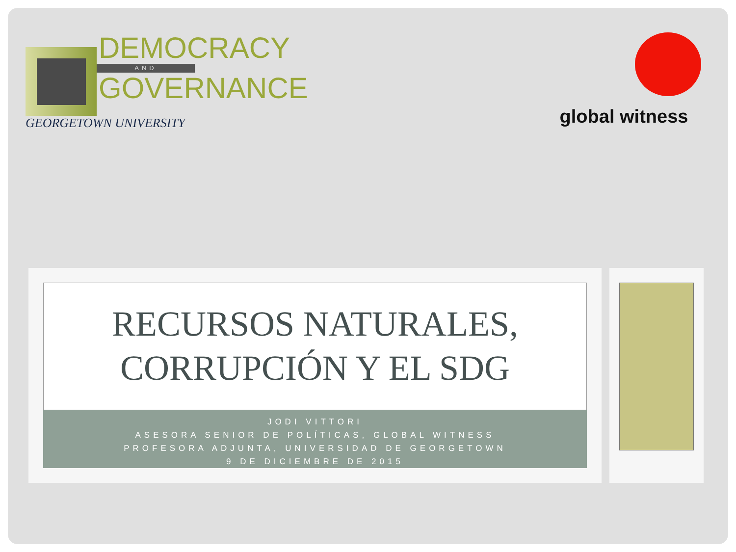DEMOCRACY
AND
GOVERNANCE
GEORGETOWN UNIVERSITY
global witness
RECURSOS NATURALES,
CORRUPCIÓN Y EL SDG
JODI VITTORI
ASESORA SENIOR DE POLÍTICAS, GLOBAL WITNESS
PROFESORA ADJUNTA, UNIVERSIDAD DE GEORGETOWN
9 DE DICIEMBRE DE 2015